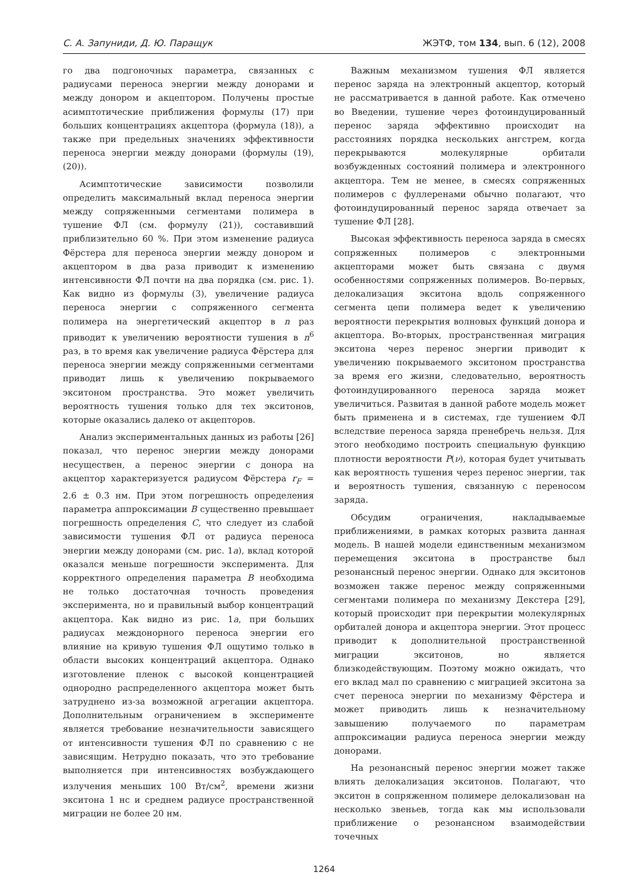С. А. Запуниди, Д. Ю. Паращук ЖЭТФ, том 134, вып. 6 (12), 2008
го два подгоночных параметра, связанных с радиусами переноса энергии между донорами и между донором и акцептором. Получены простые асимптотические приближения формулы (17) при больших концентрациях акцептора (формула (18)), а также при предельных значениях эффективности переноса энергии между донорами (формулы (19), (20)).
Асимптотические зависимости позволили определить максимальный вклад переноса энергии между сопряженными сегментами полимера в тушение ФЛ (см. формулу (21)), составивший приблизительно 60 %. При этом изменение радиуса Фёрстера для переноса энергии между донором и акцептором в два раза приводит к изменению интенсивности ФЛ почти на два порядка (см. рис. 1). Как видно из формулы (3), увеличение радиуса переноса энергии с сопряженного сегмента полимера на энергетический акцептор в n раз приводит к увеличению вероятности тушения в n<sup>6</sup> раз, в то время как увеличение радиуса Фёрстера для переноса энергии между сопряженными сегментами приводит лишь к увеличению покрываемого экситоном пространства. Это может увеличить вероятность тушения только для тех экситонов, которые оказались далеко от акцепторов.
Анализ экспериментальных данных из работы [26] показал, что перенос энергии между донорами несуществен, а перенос энергии с донора на акцептор характеризуется радиусом Фёрстера r<sub>F</sub> = 2.6 ± 0.3 нм. При этом погрешность определения параметра аппроксимации B существенно превышает погрешность определения C, что следует из слабой зависимости тушения ФЛ от радиуса переноса энергии между донорами (см. рис. 1a), вклад которой оказался меньше погрешности эксперимента. Для корректного определения параметра B необходима не только достаточная точность проведения эксперимента, но и правильный выбор концентраций акцептора. Как видно из рис. 1a, при больших радиусах междонорного переноса энергии его влияние на кривую тушения ФЛ ощутимо только в области высоких концентраций акцептора. Однако изготовление пленок с высокой концентрацией однородно распределенного акцептора может быть затруднено из-за возможной агрегации акцептора. Дополнительным ограничением в эксперименте является требование незначительности зависящего от интенсивности тушения ФЛ по сравнению с не зависящим. Нетрудно показать, что это требование выполняется при интенсивностях возбуждающего излучения меньших 100 Вт/см<sup>2</sup>, времени жизни экситона 1 нс и среднем радиусе пространственной миграции не более 20 нм.
Важным механизмом тушения ФЛ является перенос заряда на электронный акцептор, который не рассматривается в данной работе. Как отмечено во Введении, тушение через фотоиндуцированный перенос заряда эффективно происходит на расстояниях порядка нескольких ангстрем, когда перекрываются молекулярные орбитали возбужденных состояний полимера и электронного акцептора. Тем не менее, в смесях сопряженных полимеров с фуллеренами обычно полагают, что фотоиндуцированный перенос заряда отвечает за тушение ФЛ [28].
Высокая эффективность переноса заряда в смесях сопряженных полимеров с электронными акцепторами может быть связана с двумя особенностями сопряженных полимеров. Во-первых, делокализация экситона вдоль сопряженного сегмента цепи полимера ведет к увеличению вероятности перекрытия волновых функций донора и акцептора. Во-вторых, пространственная миграция экситона через перенос энергии приводит к увеличению покрываемого экситоном пространства за время его жизни, следовательно, вероятность фотоиндуцированного переноса заряда может увеличиться. Развитая в данной работе модель может быть применена и в системах, где тушением ФЛ вследствие переноса заряда пренебречь нельзя. Для этого необходимо построить специальную функцию плотности вероятности P(ν), которая будет учитывать как вероятность тушения через перенос энергии, так и вероятность тушения, связанную с переносом заряда.
Обсудим ограничения, накладываемые приближениями, в рамках которых развита данная модель. В нашей модели единственным механизмом перемещения экситона в пространстве был резонансный перенос энергии. Однако для экситонов возможен также перенос между сопряженными сегментами полимера по механизму Декстера [29], который происходит при перекрытии молекулярных орбиталей донора и акцептора энергии. Этот процесс приводит к дополнительной пространственной миграции экситонов, но является близкодействующим. Поэтому можно ожидать, что его вклад мал по сравнению с миграцией экситона за счет переноса энергии по механизму Фёрстера и может приводить лишь к незначительному завышению получаемого по параметрам аппроксимации радиуса переноса энергии между донорами.
На резонансный перенос энергии может также влиять делокализация экситонов. Полагают, что экситон в сопряженном полимере делокализован на несколько звеньев, тогда как мы использовали приближение о резонансном взаимодействии точечных
1264